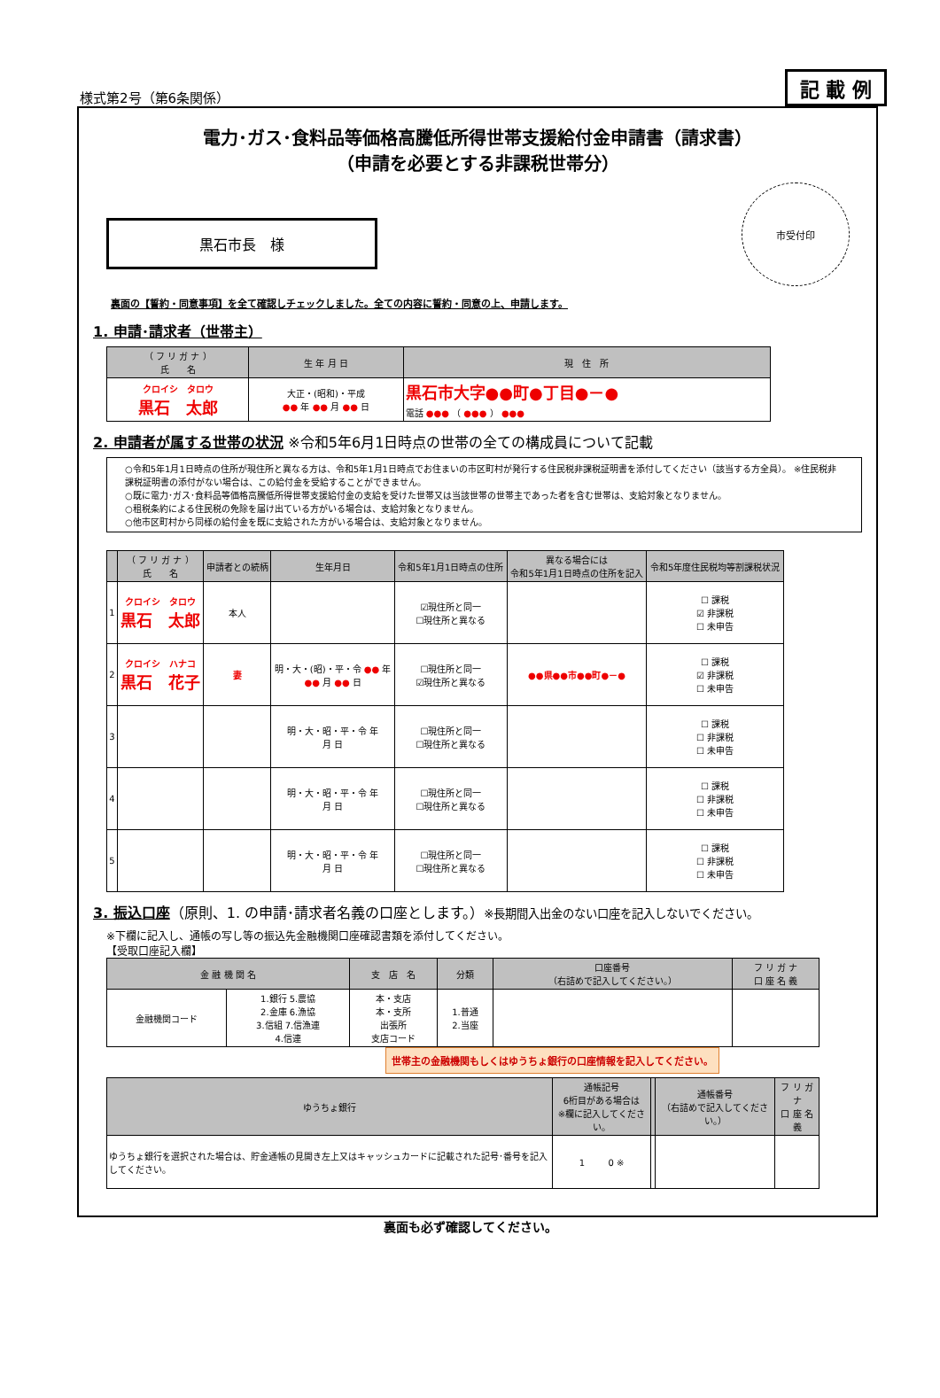様式第2号（第6条関係）
記 載 例
電力･ガス･食料品等価格高騰低所得世帯支援給付金申請書（請求書）
（申請を必要とする非課税世帯分）
黒石市長　様
市受付印
裏面の【誓約・同意事項】を全て確認しチェックしました。全ての内容に誓約・同意の上、申請します。
1. 申請･請求者（世帯主）
| （ フ リ ガ ナ ） 氏 名 | 生 年 月 日 | 現 住 所 |
| --- | --- | --- |
| クロイシ タロウ 黒石 太郎 | 大正・(昭和)・平成 ●● 年 ●● 月 ●● 日 | 黒石市大字●●町●丁目●－● 電話 ●●● （ ●●● ） ●●● |
2. 申請者が属する世帯の状況 ※令和5年6月1日時点の世帯の全ての構成員について記載
○令和5年1月1日時点の住所が現住所と異なる方は、令和5年1月1日時点でお住まいの市区町村が発行する住民税非課税証明書を添付してください（該当する方全員）。 ※住民税非課税証明書の添付がない場合は、この給付金を受給することができません。
○既に電力･ガス･食料品等価格高騰低所得世帯支援給付金の支給を受けた世帯又は当該世帯の世帯主であった者を含む世帯は、支給対象となりません。
○租税条約による住民税の免除を届け出ている方がいる場合は、支給対象となりません。
○他市区町村から同様の給付金を既に支給された方がいる場合は、支給対象となりません。
| | （ フ リ ガ ナ ） 氏 名 | 申請者との続柄 | 生年月日 | 令和5年1月1日時点の住所 | 異なる場合には 令和5年1月1日時点の住所を記入 | 令和5年度住民税均等割課税状況 |
| --- | --- | --- | --- | --- | --- | --- |
| 1 | クロイシ タロウ 黒石 太郎 | 本人 | | ☑現住所と同一 ☐現住所と異なる | | ☐ 課税 ☑ 非課税 ☐ 未申告 |
| 2 | クロイシ ハナコ 黒石 花子 | 妻 | 明・大・(昭)・平・令 ●● 年 ●● 月 ●● 日 | ☐現住所と同一 ☑現住所と異なる | ●●県●●市●●町●－● | ☐ 課税 ☑ 非課税 ☐ 未申告 |
| 3 | | | 明・大・昭・平・令 年 月 日 | ☐現住所と同一 ☐現住所と異なる | | ☐ 課税 ☐ 非課税 ☐ 未申告 |
| 4 | | | 明・大・昭・平・令 年 月 日 | ☐現住所と同一 ☐現住所と異なる | | ☐ 課税 ☐ 非課税 ☐ 未申告 |
| 5 | | | 明・大・昭・平・令 年 月 日 | ☐現住所と同一 ☐現住所と異なる | | ☐ 課税 ☐ 非課税 ☐ 未申告 |
3. 振込口座（原則、1. の申請･請求者名義の口座とします。）※長期間入出金のない口座を記入しないでください。
※下欄に記入し、通帳の写し等の振込先金融機関口座確認書類を添付してください。
【受取口座記入欄】
| 金 融 機 関 名 | | 支 店 名 | 分類 | 口座番号 （右詰めで記入してください。） | フ リ ガ ナ 口 座 名 義 |
| --- | --- | --- | --- | --- | --- |
| 金融機関コード | 1.銀行 5.農協 2.金庫 6.漁協 3.信組 7.信漁連 4.信連 | 本・支店 本・支所 出張所 支店コード | 1.普通 2.当座 | | |
世帯主の金融機関もしくはゆうちょ銀行の口座情報を記入してください。
| ゆうちょ銀行 | 通帳記号 6桁目がある場合は ※欄に記入してください。 | | 通帳番号 （右詰めで記入してください。） | フ リ ガ ナ 口 座 名 義 |
| --- | --- | --- | --- | --- |
| ゆうちょ銀行を選択された場合は、貯金通帳の見開き左上又はキャッシュカードに記載された記号･番号を記入してください。 | 1 0 ※ | | | |
裏面も必ず確認してください。